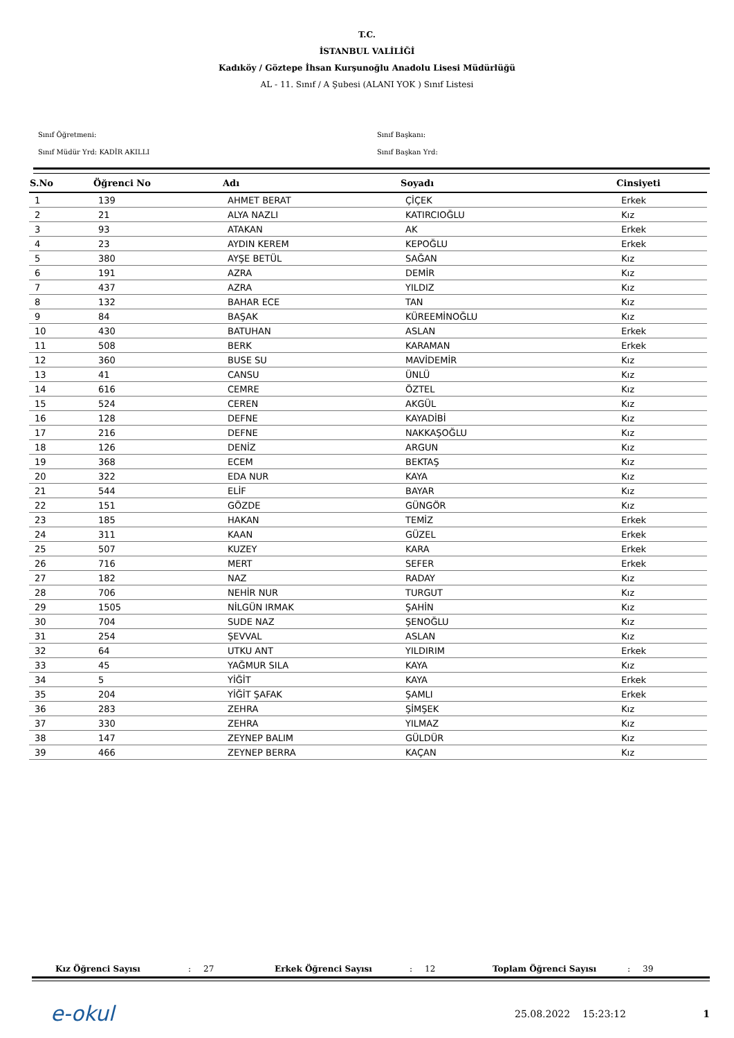T.C.
İSTANBUL VALİLİĞİ
Kadıköy / Göztepe İhsan Kurşunoğlu Anadolu Lisesi Müdürlüğü
AL - 11. Sınıf / A Şubesi (ALANI YOK ) Sınıf Listesi
Sınıf Öğretmeni:
Sınıf Müdür Yrd: KADİR AKILLI
Sınıf Başkanı:
Sınıf Başkan Yrd:
| S.No | Öğrenci No | Adı | Soyadı | Cinsiyeti |
| --- | --- | --- | --- | --- |
| 1 | 139 | AHMET BERAT | ÇİÇEK | Erkek |
| 2 | 21 | ALYA NAZLI | KATIRCIOĞLU | Kız |
| 3 | 93 | ATAKAN | AK | Erkek |
| 4 | 23 | AYDIN KEREM | KEPOĞLU | Erkek |
| 5 | 380 | AYŞE BETÜL | SAĞAN | Kız |
| 6 | 191 | AZRA | DEMİR | Kız |
| 7 | 437 | AZRA | YILDIZ | Kız |
| 8 | 132 | BAHAR ECE | TAN | Kız |
| 9 | 84 | BAŞAK | KÜREEMİNOĞLU | Kız |
| 10 | 430 | BATUHAN | ASLAN | Erkek |
| 11 | 508 | BERK | KARAMAN | Erkek |
| 12 | 360 | BUSE SU | MAVİDEMİR | Kız |
| 13 | 41 | CANSU | ÜNLÜ | Kız |
| 14 | 616 | CEMRE | ÖZTEL | Kız |
| 15 | 524 | CEREN | AKGÜL | Kız |
| 16 | 128 | DEFNE | KAYADİBİ | Kız |
| 17 | 216 | DEFNE | NAKKAŞOĞLU | Kız |
| 18 | 126 | DENİZ | ARGUN | Kız |
| 19 | 368 | ECEM | BEKTAŞ | Kız |
| 20 | 322 | EDA NUR | KAYA | Kız |
| 21 | 544 | ELİF | BAYAR | Kız |
| 22 | 151 | GÖZDE | GÜNGÖR | Kız |
| 23 | 185 | HAKAN | TEMİZ | Erkek |
| 24 | 311 | KAAN | GÜZEL | Erkek |
| 25 | 507 | KUZEY | KARA | Erkek |
| 26 | 716 | MERT | SEFER | Erkek |
| 27 | 182 | NAZ | RADAY | Kız |
| 28 | 706 | NEHİR NUR | TURGUT | Kız |
| 29 | 1505 | NİLGÜN IRMAK | ŞAHİN | Kız |
| 30 | 704 | SUDE NAZ | ŞENOĞLU | Kız |
| 31 | 254 | ŞEVVAL | ASLAN | Kız |
| 32 | 64 | UTKU ANT | YILDIRIM | Erkek |
| 33 | 45 | YAĞMUR SILA | KAYA | Kız |
| 34 | 5 | YİĞİT | KAYA | Erkek |
| 35 | 204 | YİĞİT ŞAFAK | ŞAMLI | Erkek |
| 36 | 283 | ZEHRA | ŞİMŞEK | Kız |
| 37 | 330 | ZEHRA | YILMAZ | Kız |
| 38 | 147 | ZEYNEP BALIM | GÜLDÜR | Kız |
| 39 | 466 | ZEYNEP BERRA | KAÇAN | Kız |
Kız Öğrenci Sayısı: 27 Erkek Öğrenci Sayısı: 12 Toplam Öğrenci Sayısı: 39
e-okul
25.08.2022 15:23:12 1